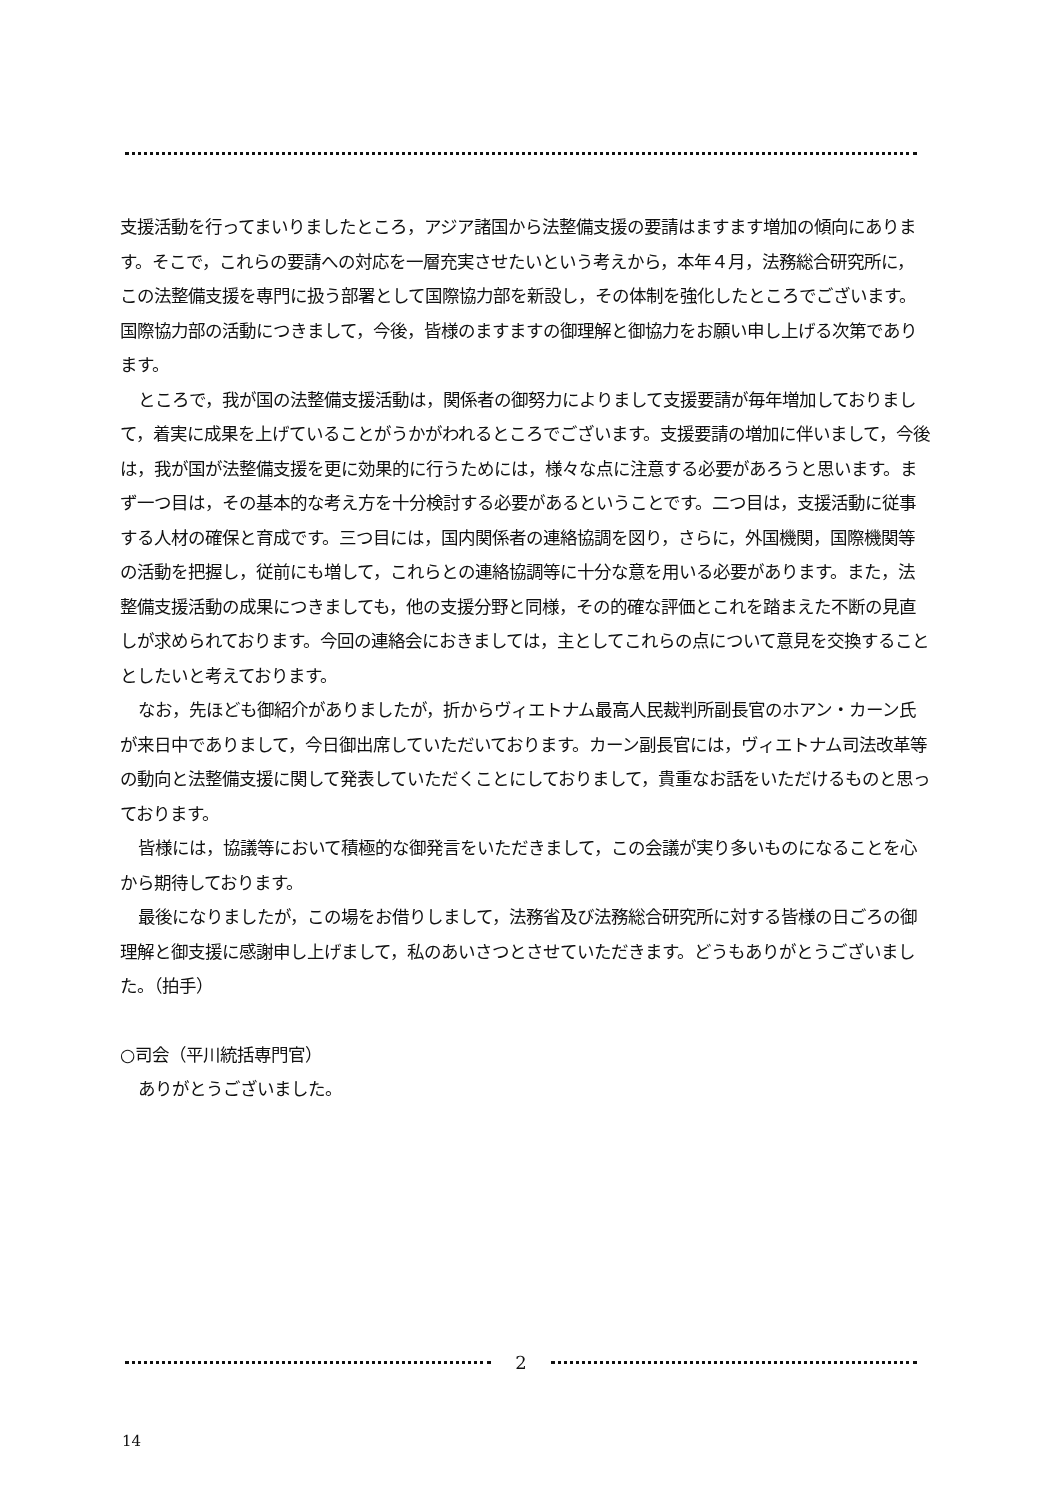支援活動を行ってまいりましたところ，アジア諸国から法整備支援の要請はますます増加の傾向にあります。そこで，これらの要請への対応を一層充実させたいという考えから，本年４月，法務総合研究所に，この法整備支援を専門に扱う部署として国際協力部を新設し，その体制を強化したところでございます。国際協力部の活動につきまして，今後，皆様のますますの御理解と御協力をお願い申し上げる次第であります。
ところで，我が国の法整備支援活動は，関係者の御努力によりまして支援要請が毎年増加しておりまして，着実に成果を上げていることがうかがわれるところでございます。支援要請の増加に伴いまして，今後は，我が国が法整備支援を更に効果的に行うためには，様々な点に注意する必要があろうと思います。まず一つ目は，その基本的な考え方を十分検討する必要があるということです。二つ目は，支援活動に従事する人材の確保と育成です。三つ目には，国内関係者の連絡協調を図り，さらに，外国機関，国際機関等の活動を把握し，従前にも増して，これらとの連絡協調等に十分な意を用いる必要があります。また，法整備支援活動の成果につきましても，他の支援分野と同様，その的確な評価とこれを踏まえた不断の見直しが求められております。今回の連絡会におきましては，主としてこれらの点について意見を交換することとしたいと考えております。
なお，先ほども御紹介がありましたが，折からヴィエトナム最高人民裁判所副長官のホアン・カーン氏が来日中でありまして，今日御出席していただいております。カーン副長官には，ヴィエトナム司法改革等の動向と法整備支援に関して発表していただくことにしておりまして，貴重なお話をいただけるものと思っております。
皆様には，協議等において積極的な御発言をいただきまして，この会議が実り多いものになることを心から期待しております。
最後になりましたが，この場をお借りしまして，法務省及び法務総合研究所に対する皆様の日ごろの御理解と御支援に感謝申し上げまして，私のあいさつとさせていただきます。どうもありがとうございました。（拍手）
○司会（平川統括専門官）
ありがとうございました。
2
14